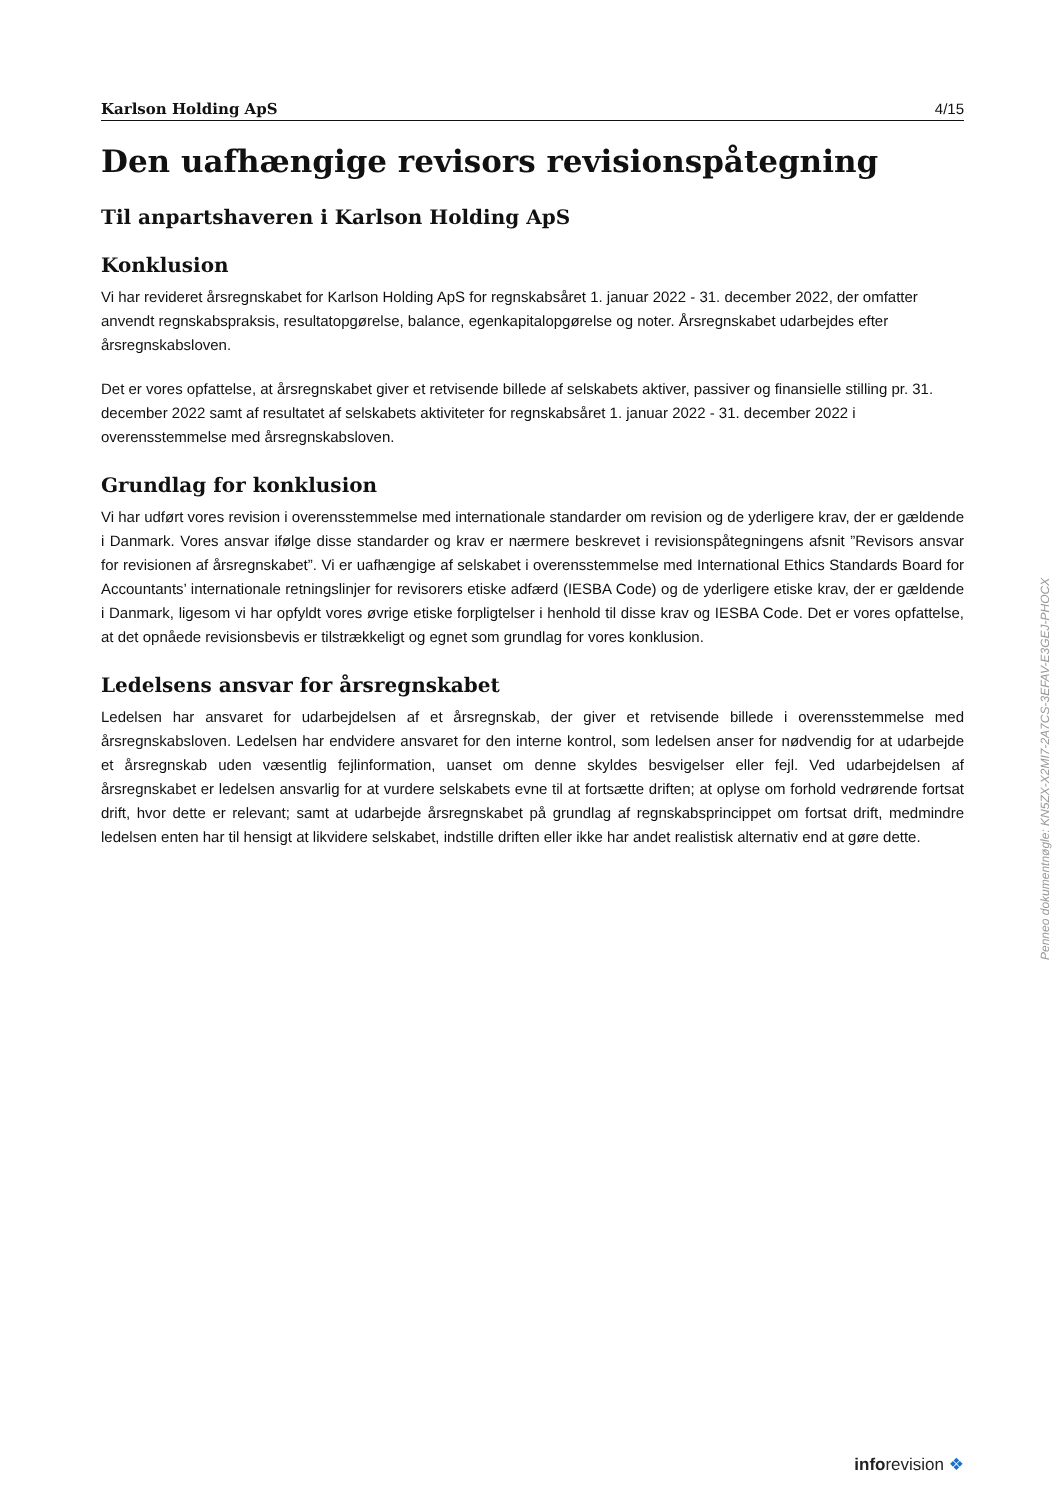Karlson Holding ApS 4/15
Den uafhængige revisors revisionspåtegning
Til anpartshaveren i Karlson Holding ApS
Konklusion
Vi har revideret årsregnskabet for Karlson Holding ApS for regnskabsåret 1. januar 2022 - 31. december 2022, der omfatter anvendt regnskabspraksis, resultatopgørelse, balance, egenkapitalopgørelse og noter. Årsregnskabet udarbejdes efter årsregnskabsloven.
Det er vores opfattelse, at årsregnskabet giver et retvisende billede af selskabets aktiver, passiver og finansielle stilling pr. 31. december 2022 samt af resultatet af selskabets aktiviteter for regnskabsåret 1. januar 2022 - 31. december 2022 i overensstemmelse med årsregnskabsloven.
Grundlag for konklusion
Vi har udført vores revision i overensstemmelse med internationale standarder om revision og de yderligere krav, der er gældende i Danmark. Vores ansvar ifølge disse standarder og krav er nærmere beskrevet i revisionspåtegningens afsnit ”Revisors ansvar for revisionen af årsregnskabet”. Vi er uafhængige af selskabet i overensstemmelse med International Ethics Standards Board for Accountants’ internationale retningslinjer for revisorers etiske adfærd (IESBA Code) og de yderligere etiske krav, der er gældende i Danmark, ligesom vi har opfyldt vores øvrige etiske forpligtelser i henhold til disse krav og IESBA Code. Det er vores opfattelse, at det opnåede revisionsbevis er tilstrækkeligt og egnet som grundlag for vores konklusion.
Ledelsens ansvar for årsregnskabet
Ledelsen har ansvaret for udarbejdelsen af et årsregnskab, der giver et retvisende billede i overensstemmelse med årsregnskabsloven. Ledelsen har endvidere ansvaret for den interne kontrol, som ledelsen anser for nødvendig for at udarbejde et årsregnskab uden væsentlig fejlinformation, uanset om denne skyldes besvigelser eller fejl. Ved udarbejdelsen af årsregnskabet er ledelsen ansvarlig for at vurdere selskabets evne til at fortsætte driften; at oplyse om forhold vedrørende fortsat drift, hvor dette er relevant; samt at udarbejde årsregnskabet på grundlag af regnskabsprincippet om fortsat drift, medmindre ledelsen enten har til hensigt at likvidere selskabet, indstille driften eller ikke har andet realistisk alternativ end at gøre dette.
Penneo dokumentnøgle: KN5ZX-X2MI7-2A7CS-3EFAV-E3GEJ-PHOCX
inforevision ❖